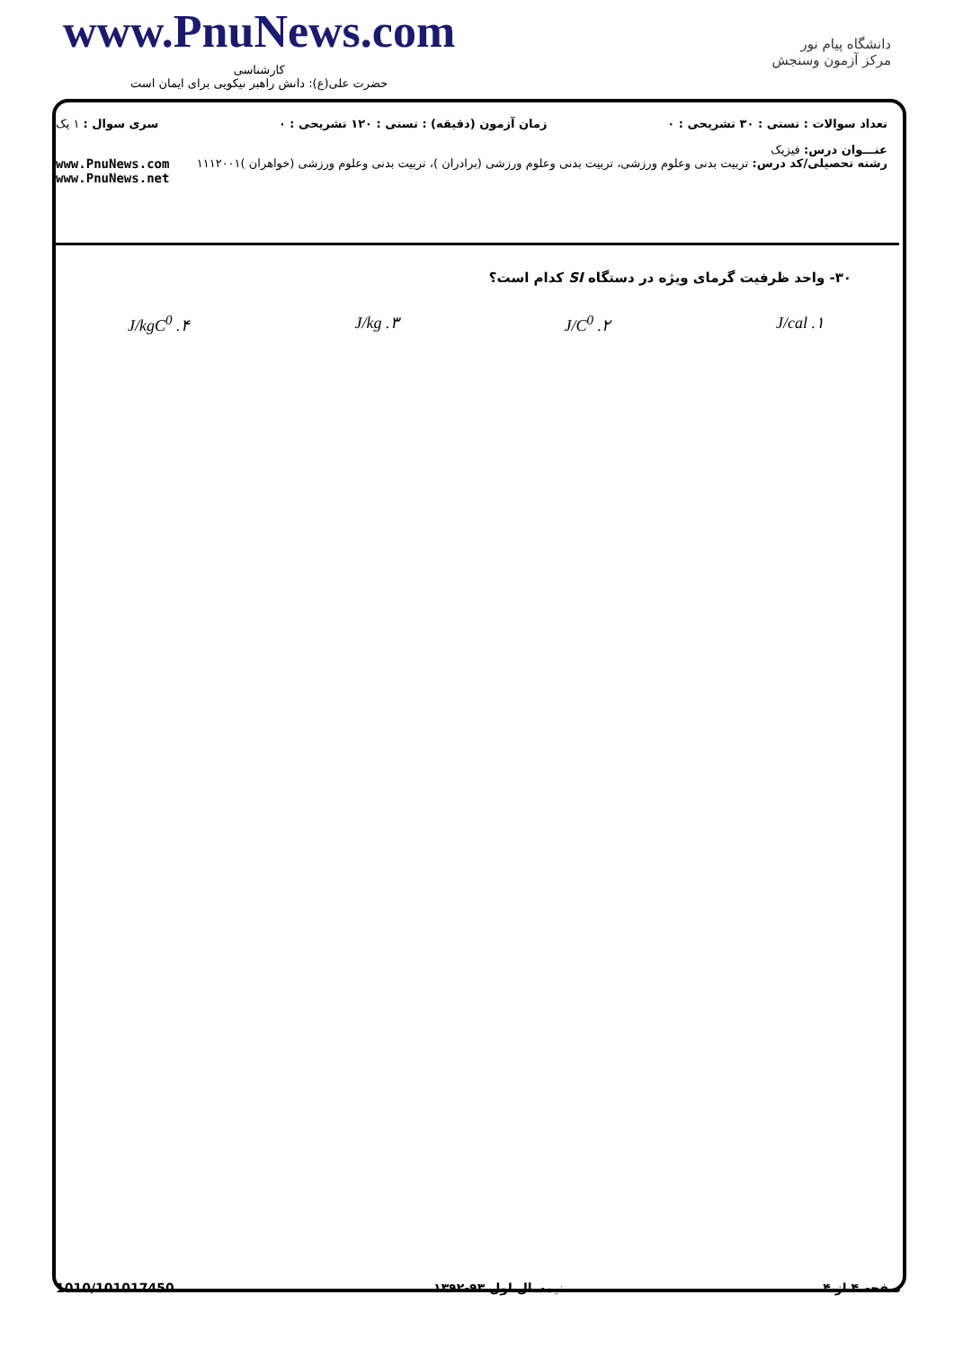www.PnuNews.com
کارشناسی
حضرت علی(ع): دانش راهبر نیکویی برای ایمان است
دانشگاه پیام نور
مرکز آزمون وسنجش
تعداد سوالات : تستی : ۳۰ تشریحی : ۰ زمان آزمون (دقیقه) : تستی : ۱۲۰ تشریحی : ۰ سری سوال : ۱ یک
عنـــوان درس: فیزیک
رشته تحصیلی/کد درس: تربیت بدنی وعلوم ورزشی، تربیت بدنی وعلوم ورزشی (برادران )، تربیت بدنی وعلوم ورزشی (خواهران )۱۱۱۲۰۰۱ www.PnuNews.com
www.PnuNews.net
۳۰- واحد ظرفیت گرمای ویژه در دستگاه SI کدام است؟
۱. J/cal ۲. J/C<sup>0</sup> ۳. J/kg ۴. J/kgC<sup>0</sup>
1010/101017450 نیمسال اول ۹۳-۱۳۹۲ صفحه ۴ از ۴